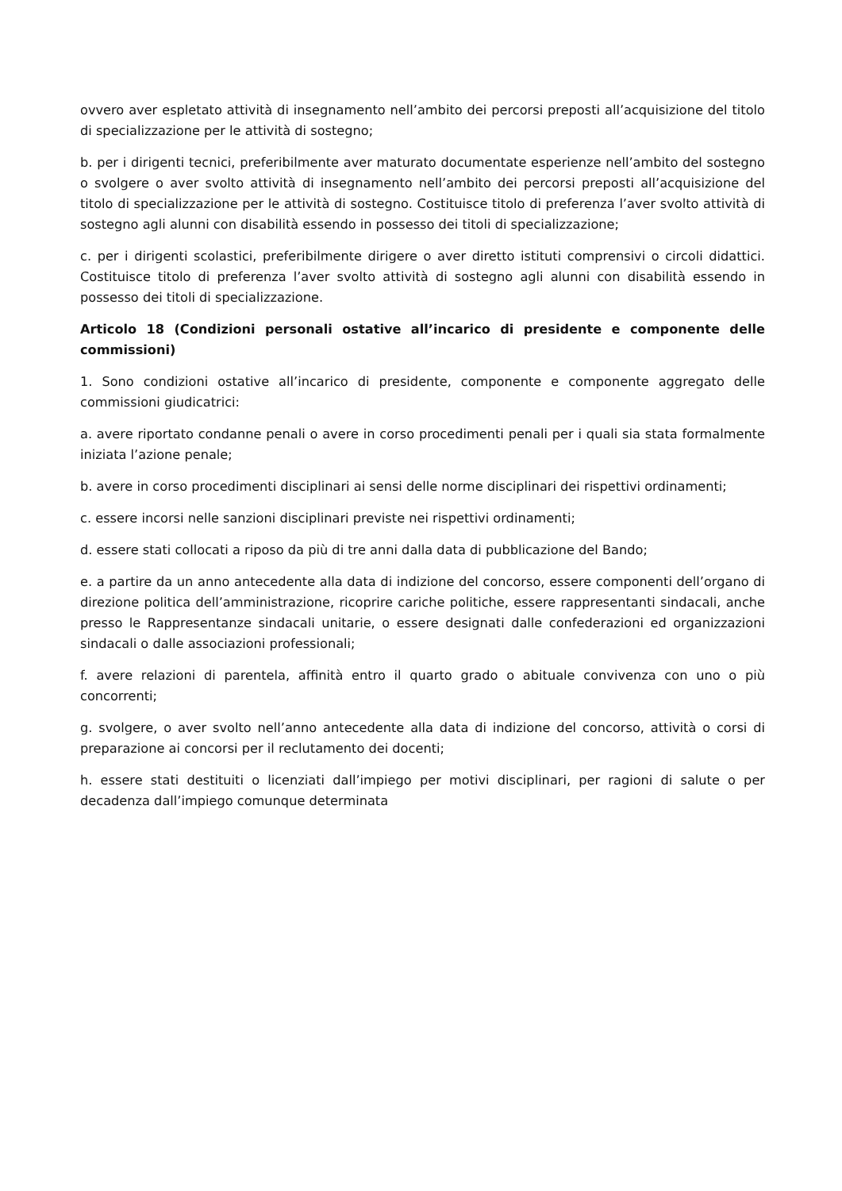ovvero aver espletato attività di insegnamento nell’ambito dei percorsi preposti all’acquisizione del titolo di specializzazione per le attività di sostegno;
b. per i dirigenti tecnici, preferibilmente aver maturato documentate esperienze nell’ambito del sostegno o svolgere o aver svolto attività di insegnamento nell’ambito dei percorsi preposti all’acquisizione del titolo di specializzazione per le attività di sostegno. Costituisce titolo di preferenza l’aver svolto attività di sostegno agli alunni con disabilità essendo in possesso dei titoli di specializzazione;
c. per i dirigenti scolastici, preferibilmente dirigere o aver diretto istituti comprensivi o circoli didattici. Costituisce titolo di preferenza l’aver svolto attività di sostegno agli alunni con disabilità essendo in possesso dei titoli di specializzazione.
Articolo 18 (Condizioni personali ostative all’incarico di presidente e componente delle commissioni)
1. Sono condizioni ostative all’incarico di presidente, componente e componente aggregato delle commissioni giudicatrici:
a. avere riportato condanne penali o avere in corso procedimenti penali per i quali sia stata formalmente iniziata l’azione penale;
b. avere in corso procedimenti disciplinari ai sensi delle norme disciplinari dei rispettivi ordinamenti;
c. essere incorsi nelle sanzioni disciplinari previste nei rispettivi ordinamenti;
d. essere stati collocati a riposo da più di tre anni dalla data di pubblicazione del Bando;
e. a partire da un anno antecedente alla data di indizione del concorso, essere componenti dell’organo di direzione politica dell’amministrazione, ricoprire cariche politiche, essere rappresentanti sindacali, anche presso le Rappresentanze sindacali unitarie, o essere designati dalle confederazioni ed organizzazioni sindacali o dalle associazioni professionali;
f. avere relazioni di parentela, affinità entro il quarto grado o abituale convivenza con uno o più concorrenti;
g. svolgere, o aver svolto nell’anno antecedente alla data di indizione del concorso, attività o corsi di preparazione ai concorsi per il reclutamento dei docenti;
h. essere stati destituiti o licenziati dall’impiego per motivi disciplinari, per ragioni di salute o per decadenza dall’impiego comunque determinata